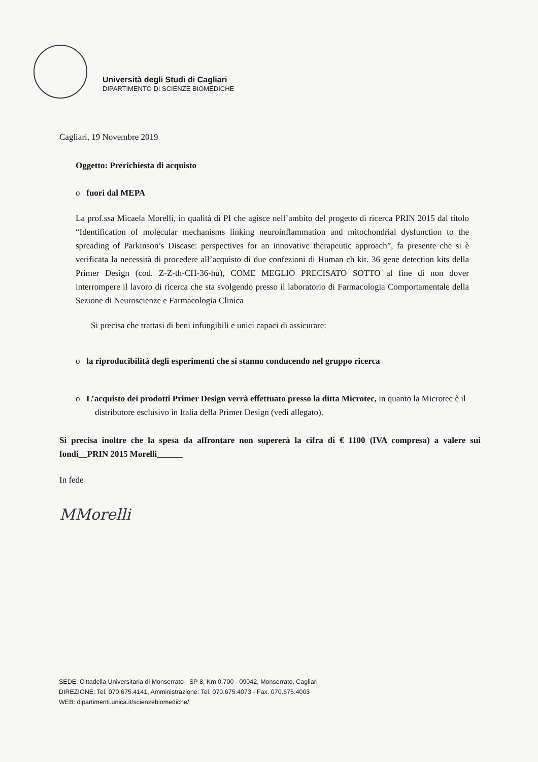Università degli Studi di Cagliari
DIPARTIMENTO DI SCIENZE BIOMEDICHE
Cagliari, 19 Novembre 2019
Oggetto: Prerichiesta di acquisto
o fuori dal MEPA
La prof.ssa Micaela Morelli, in qualità di PI che agisce nell’ambito del progetto di ricerca PRIN 2015 dal titolo “Identification of molecular mechanisms linking neuroinflammation and mitochondrial dysfunction to the spreading of Parkinson’s Disease: perspectives for an innovative therapeutic approach”, fa presente che si è verificata la necessità di procedere all’acquisto di due confezioni di Human ch kit. 36 gene detection kits della Primer Design (cod. Z-Z-th-CH-36-hu), COME MEGLIO PRECISATO SOTTO al fine di non dover interrompere il lavoro di ricerca che sta svolgendo presso il laboratorio di Farmacologia Comportamentale della Sezione di Neuroscienze e Farmacologia Clinica
Si precisa che trattasi di beni infungibili e unici capaci di assicurare:
o la riproducibilità degli esperimenti che si stanno conducendo nel gruppo ricerca
o L’acquisto dei prodotti Primer Design verrà effettuato presso la ditta Microtec, in quanto la Microtec è il distributore esclusivo in Italia della Primer Design (vedi allegato).
Si precisa inoltre che la spesa da affrontare non supererà la cifra di € 1100 (IVA compresa) a valere sui fondi__PRIN 2015 Morelli______
In fede
MMorelli
SEDE: Cittadella Universitaria di Monserrato - SP 8, Km 0.700 - 09042, Monserrato, Cagliari
DIREZIONE: Tel. 070.675.4141, Amministrazione: Tel. 070.675.4073 - Fax. 070.675.4003
WEB: dipartimenti.unica.it/scienzebiomediche/